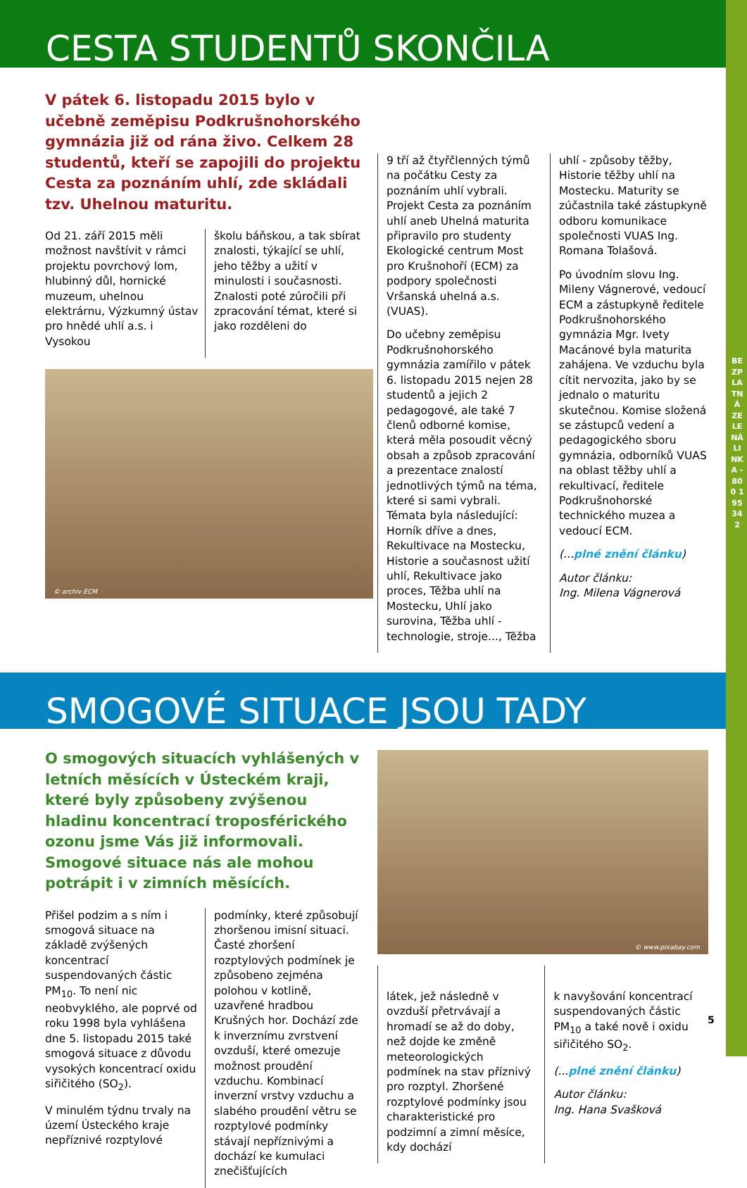BEZPLATNÁ ZELENÁ LINKA - 800 195 342
CESTA STUDENTŮ SKONČILA
V pátek 6. listopadu 2015 bylo v učebně zeměpisu Podkrušnohorského gymnázia již od rána živo. Celkem 28 studentů, kteří se zapojili do projektu Cesta za poznáním uhlí, zde skládali tzv. Uhelnou maturitu.
Od 21. září 2015 měli možnost navštívit v rámci projektu povrchový lom, hlubinný důl, hornické muzeum, uhelnou elektrárnu, Výzkumný ústav pro hnědé uhlí a.s. i Vysokou
školu báňskou, a tak sbírat znalosti, týkající se uhlí, jeho těžby a užití v minulosti i současnosti. Znalosti poté zúročili při zpracování témat, které si jako rozděleni do
© archiv ECM
9 tří až čtyřčlenných týmů na počátku Cesty za poznáním uhlí vybrali. Projekt Cesta za poznáním uhlí aneb Uhelná maturita připravilo pro studenty Ekologické centrum Most pro Krušnohoří (ECM) za podpory společnosti Vršanská uhelná a.s. (VUAS).
Do učebny zeměpisu Podkrušnohorského gymnázia zamířilo v pátek 6. listopadu 2015 nejen 28 studentů a jejich 2 pedagogové, ale také 7 členů odborné komise, která měla posoudit věcný obsah a způsob zpracování a prezentace znalostí jednotlivých týmů na téma, které si sami vybrali. Témata byla následující: Horník dříve a dnes, Rekultivace na Mostecku, Historie a současnost užití uhlí, Rekultivace jako proces, Těžba uhlí na Mostecku, Uhlí jako surovina, Těžba uhlí - technologie, stroje..., Těžba
uhlí - způsoby těžby, Historie těžby uhlí na Mostecku. Maturity se zúčastnila také zástupkyně odboru komunikace společnosti VUAS Ing. Romana Tolašová.
Po úvodním slovu Ing. Mileny Vágnerové, vedoucí ECM a zástupkyně ředitele Podkrušnohorského gymnázia Mgr. Ivety Macánové byla maturita zahájena. Ve vzduchu byla cítit nervozita, jako by se jednalo o maturitu skutečnou. Komise složená se zástupců vedení a pedagogického sboru gymnázia, odborníků VUAS na oblast těžby uhlí a rekultivací, ředitele Podkrušnohorské technického muzea a vedoucí ECM.
(...plné znění článku)
Autor článku:
Ing. Milena Vágnerová
SMOGOVÉ SITUACE JSOU TADY
O smogových situacích vyhlášených v letních měsících v Ústeckém kraji, které byly způsobeny zvýšenou hladinu koncentrací troposférického ozonu jsme Vás již informovali. Smogové situace nás ale mohou potrápit i v zimních měsících.
Přišel podzim a s ním i smogová situace na základě zvýšených koncentrací suspendovaných částic PM<sub>10</sub>. To není nic neobvyklého, ale poprvé od roku 1998 byla vyhlášena dne 5. listopadu 2015 také smogová situace z důvodu vysokých koncentrací oxidu siřičitého (SO<sub>2</sub>).
V minulém týdnu trvaly na území Ústeckého kraje nepříznivé rozptylové
podmínky, které způsobují zhoršenou imisní situaci. Časté zhoršení rozptylových podmínek je způsobeno zejména polohou v kotlině, uzavřené hradbou Krušných hor. Dochází zde k inverznímu zvrstvení ovzduší, které omezuje možnost proudění vzduchu. Kombinací inverzní vrstvy vzduchu a slabého proudění větru se rozptylové podmínky stávají nepříznivými a dochází ke kumulaci znečišťujících
© www.pixabay.com
látek, jež následně v ovzduší přetrvávají a hromadí se až do doby, než dojde ke změně meteorologických podmínek na stav příznivý pro rozptyl. Zhoršené rozptylové podmínky jsou charakteristické pro podzimní a zimní měsíce, kdy dochází
k navyšování koncentrací suspendovaných částic PM<sub>10</sub> a také nově i oxidu siřičitého SO<sub>2</sub>.
(...plné znění článku)
Autor článku:
Ing. Hana Svašková
5